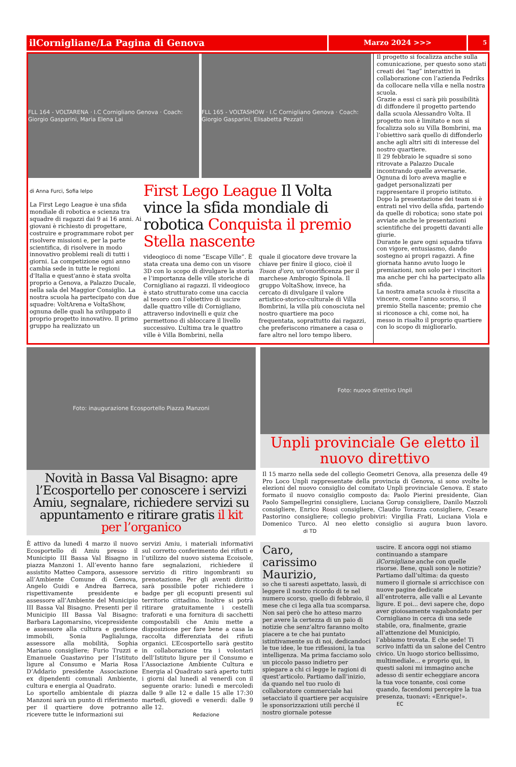ilCornigliane/La Pagina di Genova
Marzo 2024 >>>
5
FLL 164 - VOLTARENA · I.C Cornigliano Genova · Coach: Giorgio Gasparini, Maria Elena Lai
FLL 165 - VOLTASHOW · I.C Cornigliano Genova · Coach: Giorgio Gasparini, Elisabetta Pezzati
di Anna Furci, Sofia Ielpo
La First Lego League è una sfida mondiale di robotica e scienza tra squadre di ragazzi dai 9 ai 16 anni. Ai giovani è richiesto di progettare, costruire e programmare robot per risolvere missioni e, per la parte scientifica, di risolvere in modo innovativo problemi reali di tutti i giorni. La competizione ogni anno cambia sede in tutte le regioni d'Italia e quest'anno è stata svolta proprio a Genova, a Palazzo Ducale, nella sala del Maggior Consiglio. La nostra scuola ha partecipato con due squadre: VoltArena e VoltaShow, ognuna delle quali ha sviluppato il proprio progetto innovativo. Il primo gruppo ha realizzato un
First Lego League Il Volta vince la sfida mondiale di robotica Conquista il premio Stella nascente
videogioco di nome “Escape Ville”. È stata creata una demo con un visore 3D con lo scopo di divulgare la storia e l’importanza delle ville storiche di Cornigliano ai ragazzi. Il videogioco è stato strutturato come una caccia al tesoro con l’obiettivo di uscire dalle quattro ville di Cornigliano, attraverso indovinelli e quiz che permettono di sbloccare il livello successivo. L’ultima tra le quattro ville è Villa Bombrini, nella
quale il giocatore deve trovare la chiave per finire il gioco, cioè il Toson d'oro, un'onorificenza per il marchese Ambrogio Spinola. Il gruppo VoltaShow, invece, ha cercato di divulgare il valore artistico-storico-culturale di Villa Bombrini, la villa più conosciuta nel nostro quartiere ma poco frequentata, soprattutto dai ragazzi, che preferiscono rimanere a casa o fare altro nel loro tempo libero.
Il progetto si focalizza anche sulla comunicazione, per questo sono stati creati dei “tag” interattivi in collaborazione con l’azienda Fedriks da collocare nella villa e nella nostra scuola.
Grazie a essi ci sarà più possibilità di diffondere il progetto partendo dalla scuola Alessandro Volta. Il progetto non è limitato e non si focalizza solo su Villa Bombrini, ma l’obiettivo sarà quello di diffonderlo anche agli altri siti di interesse del nostro quartiere.
Il 29 febbraio le squadre si sono ritrovate a Palazzo Ducale incontrando quelle avversarie. Ognuna di loro aveva maglie e gadget personalizzati per rappresentare il proprio istituto. Dopo la presentazione dei team si è entrati nel vivo della sfida, partendo da quelle di robotica; sono state poi avviate anche le presentazioni scientifiche dei progetti davanti alle giurie.
Durante le gare ogni squadra tifava con vigore, entusiasmo, dando sostegno ai propri ragazzi. A fine giornata hanno avuto luogo le premiazioni, non solo per i vincitori ma anche per chi ha partecipato alla sfida.
La nostra amata scuola è riuscita a vincere, come l’anno scorso, il premio Stella nascente; premio che si riconosce a chi, come noi, ha messo in risalto il proprio quartiere con lo scopo di migliorarlo.
Foto: inaugurazione Ecosportello Piazza Manzoni
Novità in Bassa Val Bisagno: apre l’Ecosportello per conoscere i servizi Amiu, segnalare, richiedere servizi su appuntamento e ritirare gratis il kit per l’organico
È attivo da lunedì 4 marzo il nuovo Ecosportello di Amiu presso il Municipio III Bassa Val Bisagno in piazza Manzoni 1. All’evento hanno assistito Matteo Campora, assessore all’Ambiente Comune di Genova, Angelo Guidi e Andrea Barreca, rispettivamente presidente e assessore all’Ambiente del Municipio III Bassa Val Bisagno. Presenti per il Municipio III Bassa Val Bisagno: Barbara Lagomarsino, vicepresidente e assessore alla cultura e gestione immobili, Sonia Paglialunga, assessore alla mobilità, Sophia Mariano consigliere; Furio Truzzi e Emanuele Guastavino per l’Istituto ligure al Consumo e Maria Rosa D’Addario presidente Associazione ex dipendenti comunali Ambiente, cultura e energia al Quadrato.
Lo sportello ambientale di piazza Manzoni sarà un punto di riferimento per il quartiere dove potranno ricevere tutte le informazioni sui
servizi Amiu, i materiali informativi sul corretto conferimento dei rifiuti e l’utilizzo del nuovo sistema Ecoisole, fare segnalazioni, richiedere il servizio di ritiro ingombranti su prenotazione. Per gli aventi diritto sarà possibile poter richiedere i badge per gli ecopunti presenti sul territorio cittadino. Inoltre si potrà ritirare gratuitamente i cestelli traforati e una fornitura di sacchetti compostabili che Amiu mette a disposizione per fare bene a casa la raccolta differenziata dei rifiuti organici. L’Ecosportello sarà gestito in collaborazione tra i volontari dell’Istituto ligure per il Consumo e l’Associazione Ambiente Cultura e Energia al Quadrato sarà aperto tutti i giorni dal lunedì al venerdì con il seguente orario: lunedì e mercoledì dalle 9 alle 12 e dalle 15 alle 17:30 martedì, giovedì e venerdì: dalle 9 alle 12.
Redazione
Foto: nuovo direttivo Unpli
Unpli provinciale Ge eletto il nuovo direttivo
Il 15 marzo nella sede del collegio Geometri Genova, alla presenza delle 49 Pro Loco Unpli rappresentate della provincia di Genova, si sono svolte le elezioni del nuovo consiglio del comitato Unpli provinciale Genova. È stato formato il nuovo consiglio composto da: Paolo Pierini presidente, Gian Paolo Sampellegrini consigliere, Luciana Gorup consigliere, Danilo Mazzoli consigliere, Enrico Rossi consigliere, Claudio Torazza consigliere, Cesare Pastorino consigliere; collegio probiviri: Virgilia Frati, Luciana Viola e Domenico Turco. Al neo eletto consiglio si augura buon lavoro. di TD
Caro,
carissimo Maurizio,
so che ti saresti aspettato, lassù, di leggere il nostro ricordo di te nel numero scorso, quello di febbraio, il mese che ci lega alla tua scomparsa. Non sai però che ho atteso marzo per avere la certezza di un paio di notizie che senz’altro faranno molto piacere a te che hai puntato istintivamente su di noi, dedicandoci le tue idee, le tue riflessioni, la tua intelligenza. Ma prima facciamo solo un piccolo passo indietro per spiegare a chi ci legge le ragioni di quest’articolo. Partiamo dall’inizio, da quando nel tuo ruolo di collaboratore commerciale hai setacciato il quartiere per acquisire le sponsorizzazioni utili perché il nostro giornale potesse
uscire. E ancora oggi noi stiamo continuando a stampare ilCornigliane anche con quelle risorse. Bene, quali sono le notizie? Partiamo dall’ultima: da questo numero il giornale si arricchisce con nuove pagine dedicate all’entroterra, alle valli e al Levante ligure. E poi... devi sapere che, dopo aver gioiosamente vagabondato per Cornigliano in cerca di una sede stabile, ora, finalmente, grazie all’attenzione del Municipio, l’abbiamo trovata. E che sede! Ti scrivo infatti da un salone del Centro civico. Un luogo storico bellissimo, multimediale... e proprio qui, in questi saloni mi immagino anche adesso di sentir echeggiare ancora la tua voce tonante, così come quando, facendomi percepire la tua presenza, tuonavi: «Enrique!». EC